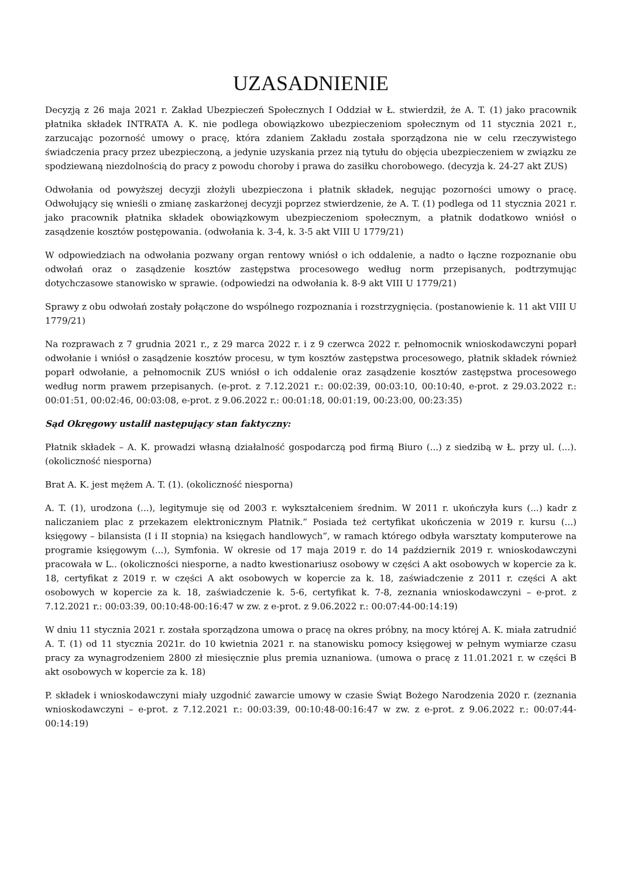UZASADNIENIE
Decyzją z 26 maja 2021 r. Zakład Ubezpieczeń Społecznych I Oddział w Ł. stwierdził, że A. T. (1) jako pracownik płatnika składek INTRATA A. K. nie podlega obowiązkowo ubezpieczeniom społecznym od 11 stycznia 2021 r., zarzucając pozorność umowy o pracę, która zdaniem Zakładu została sporządzona nie w celu rzeczywistego świadczenia pracy przez ubezpieczoną, a jedynie uzyskania przez nią tytułu do objęcia ubezpieczeniem w związku ze spodziewaną niezdolnością do pracy z powodu choroby i prawa do zasiłku chorobowego. (decyzja k. 24-27 akt ZUS)
Odwołania od powyższej decyzji złożyli ubezpieczona i płatnik składek, negując pozorności umowy o pracę. Odwołujący się wnieśli o zmianę zaskarżonej decyzji poprzez stwierdzenie, że A. T. (1) podlega od 11 stycznia 2021 r. jako pracownik płatnika składek obowiązkowym ubezpieczeniom społecznym, a płatnik dodatkowo wniósł o zasądzenie kosztów postępowania. (odwołania k. 3-4, k. 3-5 akt VIII U 1779/21)
W odpowiedziach na odwołania pozwany organ rentowy wniósł o ich oddalenie, a nadto o łączne rozpoznanie obu odwołań oraz o zasądzenie kosztów zastępstwa procesowego według norm przepisanych, podtrzymując dotychczasowe stanowisko w sprawie. (odpowiedzi na odwołania k. 8-9 akt VIII U 1779/21)
Sprawy z obu odwołań zostały połączone do wspólnego rozpoznania i rozstrzygnięcia. (postanowienie k. 11 akt VIII U 1779/21)
Na rozprawach z 7 grudnia 2021 r., z 29 marca 2022 r. i z 9 czerwca 2022 r. pełnomocnik wnioskodawczyni poparł odwołanie i wniósł o zasądzenie kosztów procesu, w tym kosztów zastępstwa procesowego, płatnik składek również poparł odwołanie, a pełnomocnik ZUS wniósł o ich oddalenie oraz zasądzenie kosztów zastępstwa procesowego według norm prawem przepisanych. (e-prot. z 7.12.2021 r.: 00:02:39, 00:03:10, 00:10:40, e-prot. z 29.03.2022 r.: 00:01:51, 00:02:46, 00:03:08, e-prot. z 9.06.2022 r.: 00:01:18, 00:01:19, 00:23:00, 00:23:35)
Sąd Okręgowy ustalił następujący stan faktyczny:
Płatnik składek – A. K. prowadzi własną działalność gospodarczą pod firmą Biuro (...) z siedzibą w Ł. przy ul. (...). (okoliczność niesporna)
Brat A. K. jest mężem A. T. (1). (okoliczność niesporna)
A. T. (1), urodzona (...), legitymuje się od 2003 r. wykształceniem średnim. W 2011 r. ukończyła kurs (...) kadr z naliczaniem plac z przekazem elektronicznym Płatnik.” Posiada też certyfikat ukończenia w 2019 r. kursu (...) księgowy – bilansista (I i II stopnia) na księgach handlowych”, w ramach którego odbyła warsztaty komputerowe na programie księgowym (...), Symfonia. W okresie od 17 maja 2019 r. do 14 październik 2019 r. wnioskodawczyni pracowała w L.. (okoliczności niesporne, a nadto kwestionariusz osobowy w części A akt osobowych w kopercie za k. 18, certyfikat z 2019 r. w części A akt osobowych w kopercie za k. 18, zaświadczenie z 2011 r. części A akt osobowych w kopercie za k. 18, zaświadczenie k. 5-6, certyfikat k. 7-8, zeznania wnioskodawczyni – e-prot. z 7.12.2021 r.: 00:03:39, 00:10:48-00:16:47 w zw. z e-prot. z 9.06.2022 r.: 00:07:44-00:14:19)
W dniu 11 stycznia 2021 r. została sporządzona umowa o pracę na okres próbny, na mocy której A. K. miała zatrudnić A. T. (1) od 11 stycznia 2021r. do 10 kwietnia 2021 r. na stanowisku pomocy księgowej w pełnym wymiarze czasu pracy za wynagrodzeniem 2800 zł miesięcznie plus premia uznaniowa. (umowa o pracę z 11.01.2021 r. w części B akt osobowych w kopercie za k. 18)
P. składek i wnioskodawczyni miały uzgodnić zawarcie umowy w czasie Świąt Bożego Narodzenia 2020 r. (zeznania wnioskodawczyni – e-prot. z 7.12.2021 r.: 00:03:39, 00:10:48-00:16:47 w zw. z e-prot. z 9.06.2022 r.: 00:07:44-00:14:19)